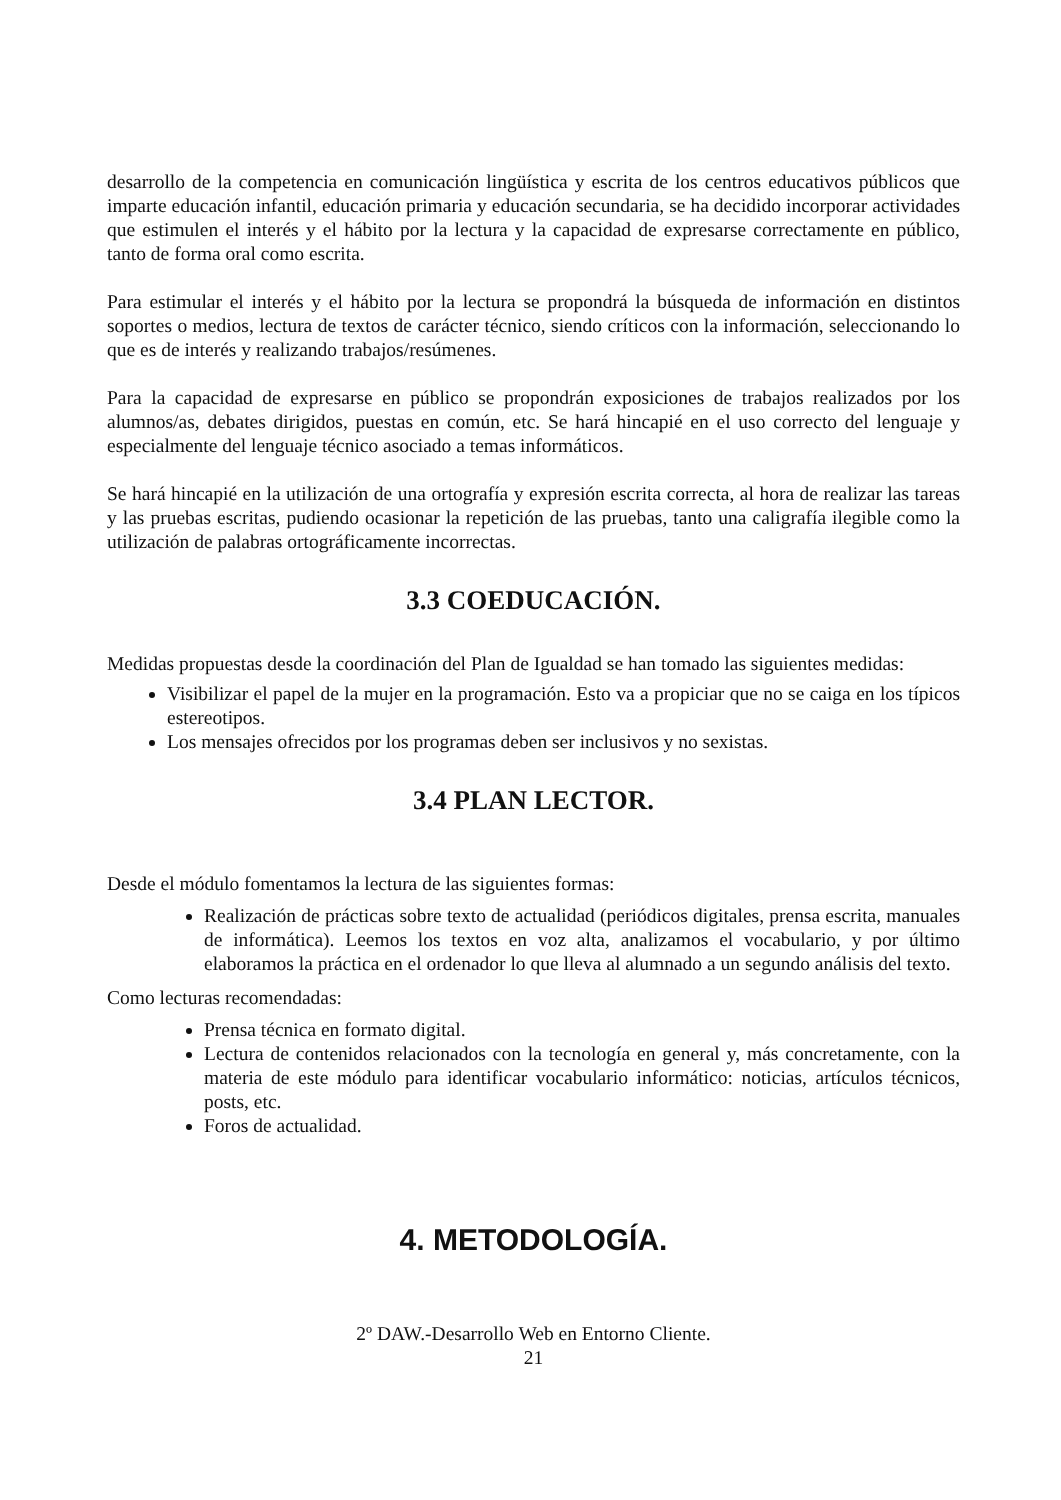desarrollo de la competencia en comunicación lingüística y escrita de los centros educativos públicos que imparte educación infantil, educación primaria y educación secundaria, se ha decidido incorporar actividades que estimulen el interés y el hábito por la lectura y la capacidad de expresarse correctamente en público, tanto de forma oral como escrita.
Para estimular el interés y el hábito por la lectura se propondrá la búsqueda de información en distintos soportes o medios, lectura de textos de carácter técnico, siendo críticos con la información, seleccionando lo que es de interés y realizando trabajos/resúmenes.
Para la capacidad de expresarse en público se propondrán exposiciones de trabajos realizados por los alumnos/as, debates dirigidos, puestas en común, etc. Se hará hincapié en el uso correcto del lenguaje y especialmente del lenguaje técnico asociado a temas informáticos.
Se hará hincapié en la utilización de una ortografía y expresión escrita correcta, al hora de realizar las tareas y las pruebas escritas, pudiendo ocasionar la repetición de las pruebas, tanto una caligrafía ilegible como la utilización de palabras ortográficamente incorrectas.
3.3 COEDUCACIÓN.
Medidas propuestas desde la coordinación del Plan de Igualdad se han tomado las siguientes medidas:
Visibilizar el papel de la mujer en la programación. Esto va a propiciar que no se caiga en los típicos estereotipos.
Los mensajes ofrecidos por los programas deben ser inclusivos y no sexistas.
3.4 PLAN LECTOR.
Desde el módulo fomentamos la lectura de las siguientes formas:
Realización de prácticas sobre texto de actualidad (periódicos digitales, prensa escrita, manuales de informática). Leemos los textos en voz alta, analizamos el vocabulario, y por último elaboramos la práctica en el ordenador lo que lleva al alumnado a un segundo análisis del texto.
Como lecturas recomendadas:
Prensa técnica en formato digital.
Lectura de contenidos relacionados con la tecnología en general y, más concretamente, con la materia de este módulo para identificar vocabulario informático: noticias, artículos técnicos, posts, etc.
Foros de actualidad.
4. METODOLOGÍA.
2º DAW.-Desarrollo Web en Entorno Cliente.
21